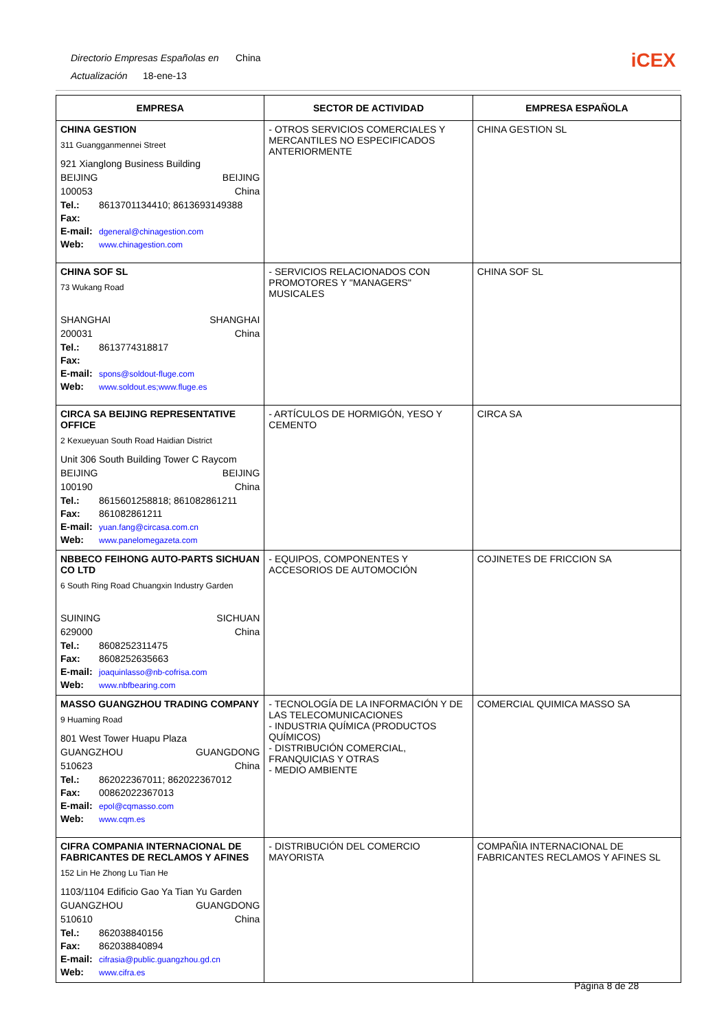Directorio Empresas Españolas en China
Actualización 18-ene-13
iCEX
| EMPRESA | SECTOR DE ACTIVIDAD | EMPRESA ESPAÑOLA |
| --- | --- | --- |
| CHINA GESTION 311 Guangganmennei Street 921 Xianglong Business Building BEIJING BEIJING 100053 China Tel.: 8613701134410; 8613693149388 Fax: E-mail: dgeneral@chinagestion.com Web: www.chinagestion.com | - OTROS SERVICIOS COMERCIALES Y MERCANTILES NO ESPECIFICADOS ANTERIORMENTE | CHINA GESTION SL |
| CHINA SOF SL 73 Wukang Road SHANGHAI SHANGHAI 200031 China Tel.: 8613774318817 Fax: E-mail: spons@soldout-fluge.com Web: www.soldout.es;www.fluge.es | - SERVICIOS RELACIONADOS CON PROMOTORES Y "MANAGERS" MUSICALES | CHINA SOF SL |
| CIRCA SA BEIJING REPRESENTATIVE OFFICE 2 Kexueyuan South Road Haidian District Unit 306 South Building Tower C Raycom BEIJING BEIJING 100190 China Tel.: 8615601258818; 861082861211 Fax: 861082861211 E-mail: yuan.fang@circasa.com.cn Web: www.panelomegazeta.com | - ARTÍCULOS DE HORMIGÓN, YESO Y CEMENTO | CIRCA SA |
| NBBECO FEIHONG AUTO-PARTS SICHUAN CO LTD 6 South Ring Road Chuangxin Industry Garden SUINING SICHUAN 629000 China Tel.: 8608252311475 Fax: 8608252635663 E-mail: joaquinlasso@nb-cofrisa.com Web: www.nbfbearing.com | - EQUIPOS, COMPONENTES Y ACCESORIOS DE AUTOMOCIÓN | COJINETES DE FRICCION SA |
| MASSO GUANGZHOU TRADING COMPANY 9 Huaming Road 801 West Tower Huapu Plaza GUANGZHOU GUANGDONG 510623 China Tel.: 862022367011; 862022367012 Fax: 00862022367013 E-mail: epol@cqmasso.com Web: www.cqm.es | - TECNOLOGÍA DE LA INFORMACIÓN Y DE LAS TELECOMUNICACIONES - INDUSTRIA QUÍMICA (PRODUCTOS QUÍMICOS) - DISTRIBUCIÓN COMERCIAL, FRANQUICIAS Y OTRAS - MEDIO AMBIENTE | COMERCIAL QUIMICA MASSO SA |
| CIFRA COMPANIA INTERNACIONAL DE FABRICANTES DE RECLAMOS Y AFINES 152 Lin He Zhong Lu Tian He 1103/1104 Edificio Gao Ya Tian Yu Garden GUANGZHOU GUANGDONG 510610 China Tel.: 862038840156 Fax: 862038840894 E-mail: cifrasia@public.guangzhou.gd.cn Web: www.cifra.es | - DISTRIBUCIÓN DEL COMERCIO MAYORISTA | COMPAÑIA INTERNACIONAL DE FABRICANTES RECLAMOS Y AFINES SL |
Página 8 de 28